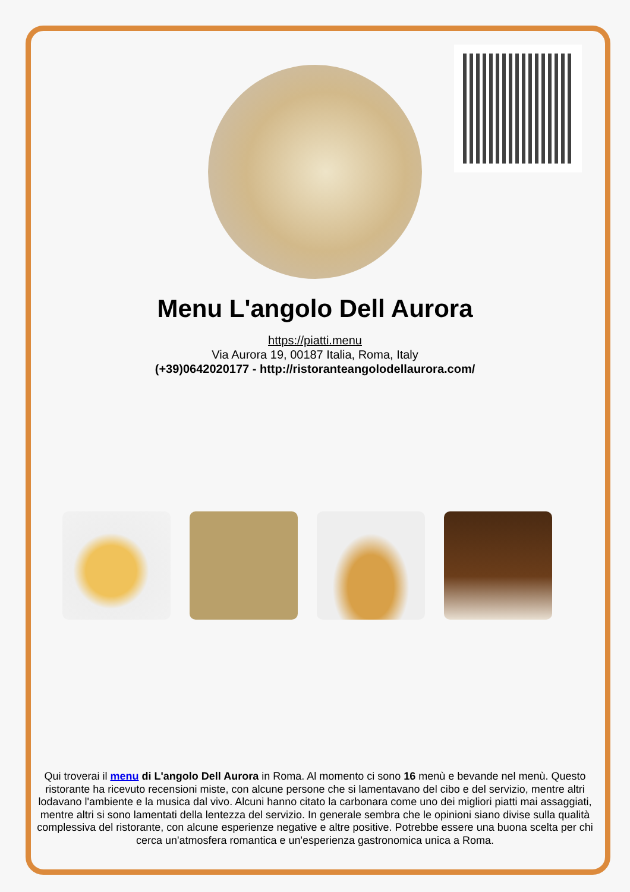Menu L'angolo Dell Aurora
https://piatti.menu
Via Aurora 19, 00187 Italia, Roma, Italy
(+39)0642020177 - http://ristoranteangolodellaurora.com/
Qui troverai il menu di L'angolo Dell Aurora in Roma. Al momento ci sono 16 menù e bevande nel menù. Questo ristorante ha ricevuto recensioni miste, con alcune persone che si lamentavano del cibo e del servizio, mentre altri lodavano l'ambiente e la musica dal vivo. Alcuni hanno citato la carbonara come uno dei migliori piatti mai assaggiati, mentre altri si sono lamentati della lentezza del servizio. In generale sembra che le opinioni siano divise sulla qualità complessiva del ristorante, con alcune esperienze negative e altre positive. Potrebbe essere una buona scelta per chi cerca un'atmosfera romantica e un'esperienza gastronomica unica a Roma.